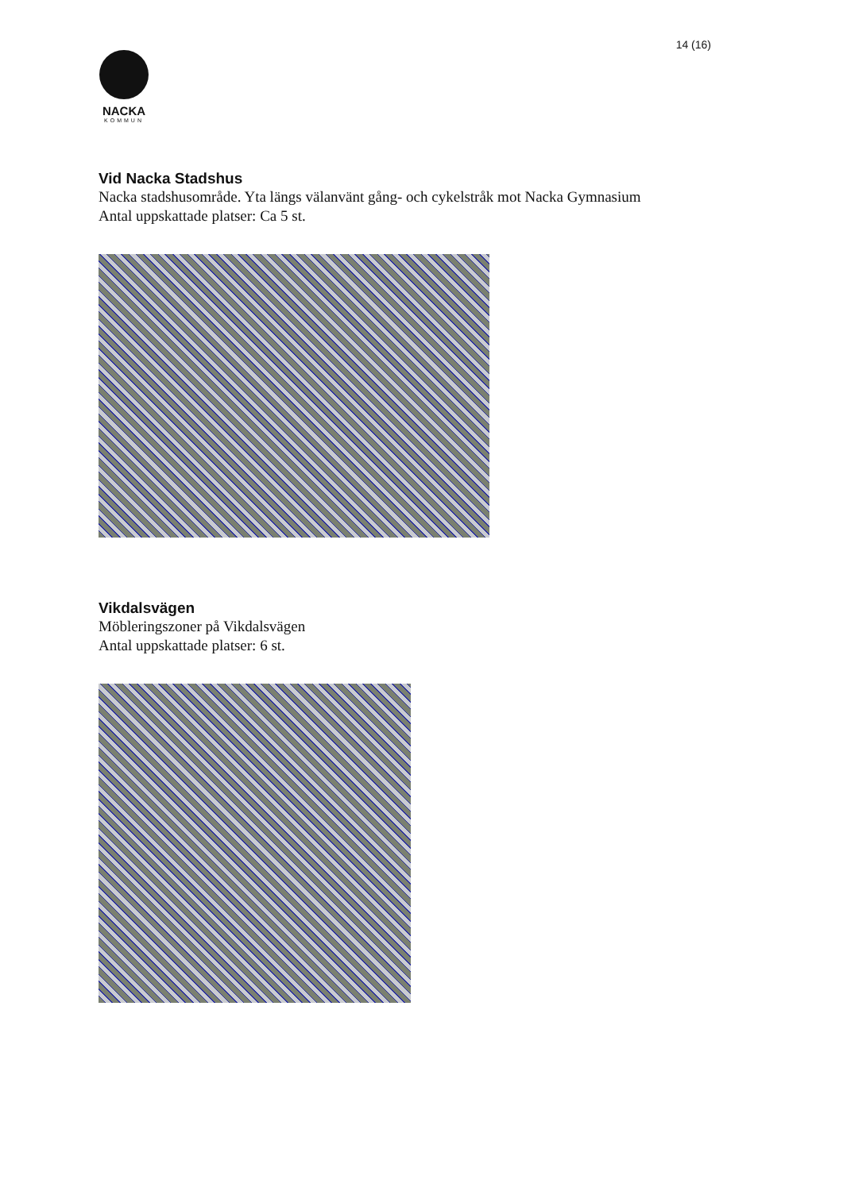14 (16)
NACKA
KOMMUN
Vid Nacka Stadshus
Nacka stadshusområde. Yta längs välanvänt gång- och cykelstråk mot Nacka Gymnasium
Antal uppskattade platser: Ca 5 st.
Vikdalsvägen
Möbleringszoner på Vikdalsvägen
Antal uppskattade platser: 6 st.